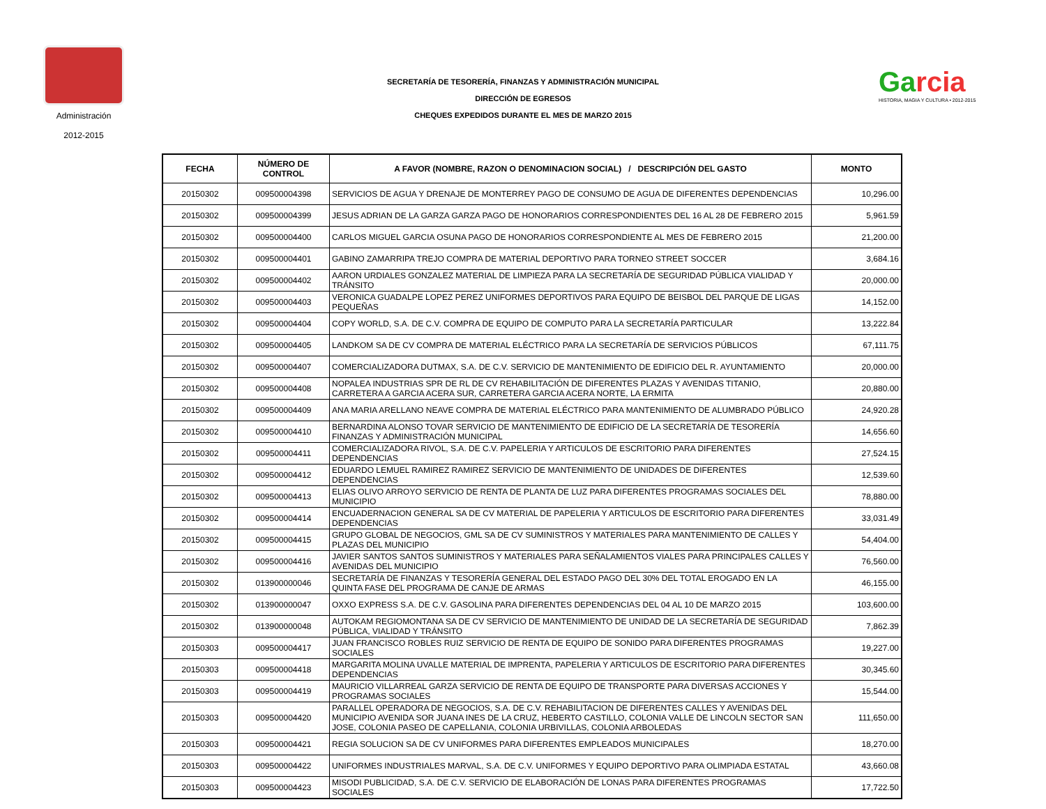Administración
2012-2015
SECRETARÍA DE TESORERÍA, FINANZAS Y ADMINISTRACIÓN MUNICIPAL
DIRECCIÓN DE EGRESOS
CHEQUES EXPEDIDOS DURANTE EL MES DE MARZO 2015
Garcia
HISTORIA, MAGIA Y CULTURA • 2012-2015
| FECHA | NÚMERO DE CONTROL | A FAVOR (NOMBRE, RAZON O DENOMINACION SOCIAL) / DESCRIPCIÓN DEL GASTO | MONTO |
| --- | --- | --- | --- |
| 20150302 | 009500004398 | SERVICIOS DE AGUA Y DRENAJE DE MONTERREY PAGO DE CONSUMO DE AGUA DE DIFERENTES DEPENDENCIAS | 10,296.00 |
| 20150302 | 009500004399 | JESUS ADRIAN DE LA GARZA GARZA PAGO DE HONORARIOS CORRESPONDIENTES DEL 16 AL 28 DE FEBRERO 2015 | 5,961.59 |
| 20150302 | 009500004400 | CARLOS MIGUEL GARCIA OSUNA PAGO DE HONORARIOS CORRESPONDIENTE AL MES DE FEBRERO 2015 | 21,200.00 |
| 20150302 | 009500004401 | GABINO ZAMARRIPA TREJO COMPRA DE MATERIAL DEPORTIVO PARA TORNEO STREET SOCCER | 3,684.16 |
| 20150302 | 009500004402 | AARON URDIALES GONZALEZ MATERIAL DE LIMPIEZA PARA LA SECRETARÍA DE SEGURIDAD PÚBLICA VIALIDAD Y TRÁNSITO | 20,000.00 |
| 20150302 | 009500004403 | VERONICA GUADALPE LOPEZ PEREZ UNIFORMES DEPORTIVOS PARA EQUIPO DE BEISBOL DEL PARQUE DE LIGAS PEQUEÑAS | 14,152.00 |
| 20150302 | 009500004404 | COPY WORLD, S.A. DE C.V. COMPRA DE EQUIPO DE COMPUTO PARA LA SECRETARÍA PARTICULAR | 13,222.84 |
| 20150302 | 009500004405 | LANDKOM SA DE CV COMPRA DE MATERIAL ELÉCTRICO PARA LA SECRETARÍA DE SERVICIOS PÚBLICOS | 67,111.75 |
| 20150302 | 009500004407 | COMERCIALIZADORA DUTMAX, S.A. DE C.V. SERVICIO DE MANTENIMIENTO DE EDIFICIO DEL R. AYUNTAMIENTO | 20,000.00 |
| 20150302 | 009500004408 | NOPALEA INDUSTRIAS SPR DE RL DE CV REHABILITACIÓN DE DIFERENTES PLAZAS Y AVENIDAS TITANIO, CARRETERA A GARCIA ACERA SUR, CARRETERA GARCIA ACERA NORTE, LA ERMITA | 20,880.00 |
| 20150302 | 009500004409 | ANA MARIA ARELLANO NEAVE COMPRA DE MATERIAL ELÉCTRICO PARA MANTENIMIENTO DE ALUMBRADO PÚBLICO | 24,920.28 |
| 20150302 | 009500004410 | BERNARDINA ALONSO TOVAR SERVICIO DE MANTENIMIENTO DE EDIFICIO DE LA SECRETARÍA DE TESORERÍA FINANZAS Y ADMINISTRACIÓN MUNICIPAL | 14,656.60 |
| 20150302 | 009500004411 | COMERCIALIZADORA RIVOL, S.A. DE C.V. PAPELERIA Y ARTICULOS DE ESCRITORIO PARA DIFERENTES DEPENDENCIAS | 27,524.15 |
| 20150302 | 009500004412 | EDUARDO LEMUEL RAMIREZ RAMIREZ SERVICIO DE MANTENIMIENTO DE UNIDADES DE DIFERENTES DEPENDENCIAS | 12,539.60 |
| 20150302 | 009500004413 | ELIAS OLIVO ARROYO SERVICIO DE RENTA DE PLANTA DE LUZ PARA DIFERENTES PROGRAMAS SOCIALES DEL MUNICIPIO | 78,880.00 |
| 20150302 | 009500004414 | ENCUADERNACION GENERAL SA DE CV MATERIAL DE PAPELERIA Y ARTICULOS DE ESCRITORIO PARA DIFERENTES DEPENDENCIAS | 33,031.49 |
| 20150302 | 009500004415 | GRUPO GLOBAL DE NEGOCIOS, GML SA DE CV SUMINISTROS Y MATERIALES PARA MANTENIMIENTO DE CALLES Y PLAZAS DEL MUNICIPIO | 54,404.00 |
| 20150302 | 009500004416 | JAVIER SANTOS SANTOS SUMINISTROS Y MATERIALES PARA SEÑALAMIENTOS VIALES PARA PRINCIPALES CALLES Y AVENIDAS DEL MUNICIPIO | 76,560.00 |
| 20150302 | 013900000046 | SECRETARÍA DE FINANZAS Y TESORERÍA GENERAL DEL ESTADO PAGO DEL 30% DEL TOTAL EROGADO EN LA QUINTA FASE DEL PROGRAMA DE CANJE DE ARMAS | 46,155.00 |
| 20150302 | 013900000047 | OXXO EXPRESS S.A. DE C.V. GASOLINA PARA DIFERENTES DEPENDENCIAS DEL 04 AL 10 DE MARZO 2015 | 103,600.00 |
| 20150302 | 013900000048 | AUTOKAM REGIOMONTANA SA DE CV SERVICIO DE MANTENIMIENTO DE UNIDAD DE LA SECRETARÍA DE SEGURIDAD PÚBLICA, VIALIDAD Y TRÁNSITO | 7,862.39 |
| 20150303 | 009500004417 | JUAN FRANCISCO ROBLES RUIZ SERVICIO DE RENTA DE EQUIPO DE SONIDO PARA DIFERENTES PROGRAMAS SOCIALES | 19,227.00 |
| 20150303 | 009500004418 | MARGARITA MOLINA UVALLE MATERIAL DE IMPRENTA, PAPELERIA Y ARTICULOS DE ESCRITORIO PARA DIFERENTES DEPENDENCIAS | 30,345.60 |
| 20150303 | 009500004419 | MAURICIO VILLARREAL GARZA SERVICIO DE RENTA DE EQUIPO DE TRANSPORTE PARA DIVERSAS ACCIONES Y PROGRAMAS SOCIALES | 15,544.00 |
| 20150303 | 009500004420 | PARALLEL OPERADORA DE NEGOCIOS, S.A. DE C.V. REHABILITACION DE DIFERENTES CALLES Y AVENIDAS DEL MUNICIPIO AVENIDA SOR JUANA INES DE LA CRUZ, HEBERTO CASTILLO, COLONIA VALLE DE LINCOLN SECTOR SAN JOSE, COLONIA PASEO DE CAPELLANIA, COLONIA URBIVILLAS, COLONIA ARBOLEDAS | 111,650.00 |
| 20150303 | 009500004421 | REGIA SOLUCION SA DE CV UNIFORMES PARA DIFERENTES EMPLEADOS MUNICIPALES | 18,270.00 |
| 20150303 | 009500004422 | UNIFORMES INDUSTRIALES MARVAL, S.A. DE C.V. UNIFORMES Y EQUIPO DEPORTIVO PARA OLIMPIADA ESTATAL | 43,660.08 |
| 20150303 | 009500004423 | MISODI PUBLICIDAD, S.A. DE C.V. SERVICIO DE ELABORACIÓN DE LONAS PARA DIFERENTES PROGRAMAS SOCIALES | 17,722.50 |